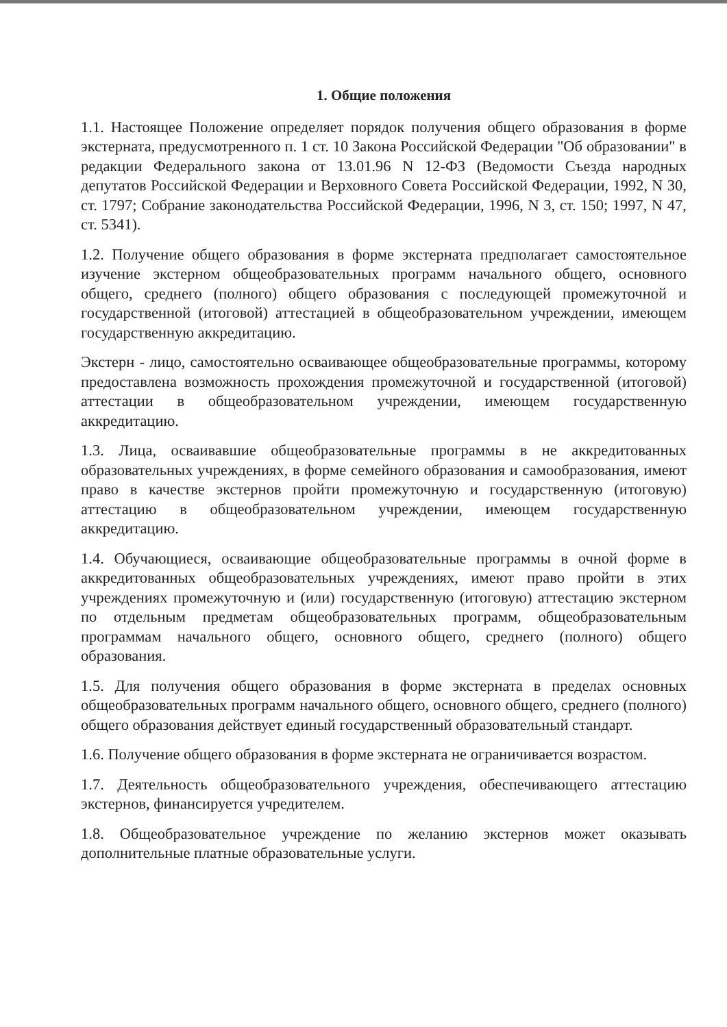1. Общие положения
1.1. Настоящее Положение определяет порядок получения общего образования в форме экстерната, предусмотренного п. 1 ст. 10 Закона Российской Федерации "Об образовании" в редакции Федерального закона от 13.01.96 N 12-ФЗ (Ведомости Съезда народных депутатов Российской Федерации и Верховного Совета Российской Федерации, 1992, N 30, ст. 1797; Собрание законодательства Российской Федерации, 1996, N 3, ст. 150; 1997, N 47, ст. 5341).
1.2. Получение общего образования в форме экстерната предполагает самостоятельное изучение экстерном общеобразовательных программ начального общего, основного общего, среднего (полного) общего образования с последующей промежуточной и государственной (итоговой) аттестацией в общеобразовательном учреждении, имеющем государственную аккредитацию.
Экстерн - лицо, самостоятельно осваивающее общеобразовательные программы, которому предоставлена возможность прохождения промежуточной и государственной (итоговой) аттестации в общеобразовательном учреждении, имеющем государственную аккредитацию.
1.3. Лица, осваивавшие общеобразовательные программы в не аккредитованных образовательных учреждениях, в форме семейного образования и самообразования, имеют право в качестве экстернов пройти промежуточную и государственную (итоговую) аттестацию в общеобразовательном учреждении, имеющем государственную аккредитацию.
1.4. Обучающиеся, осваивающие общеобразовательные программы в очной форме в аккредитованных общеобразовательных учреждениях, имеют право пройти в этих учреждениях промежуточную и (или) государственную (итоговую) аттестацию экстерном по отдельным предметам общеобразовательных программ, общеобразовательным программам начального общего, основного общего, среднего (полного) общего образования.
1.5. Для получения общего образования в форме экстерната в пределах основных общеобразовательных программ начального общего, основного общего, среднего (полного) общего образования действует единый государственный образовательный стандарт.
1.6. Получение общего образования в форме экстерната не ограничивается возрастом.
1.7. Деятельность общеобразовательного учреждения, обеспечивающего аттестацию экстернов, финансируется учредителем.
1.8. Общеобразовательное учреждение по желанию экстернов может оказывать дополнительные платные образовательные услуги.